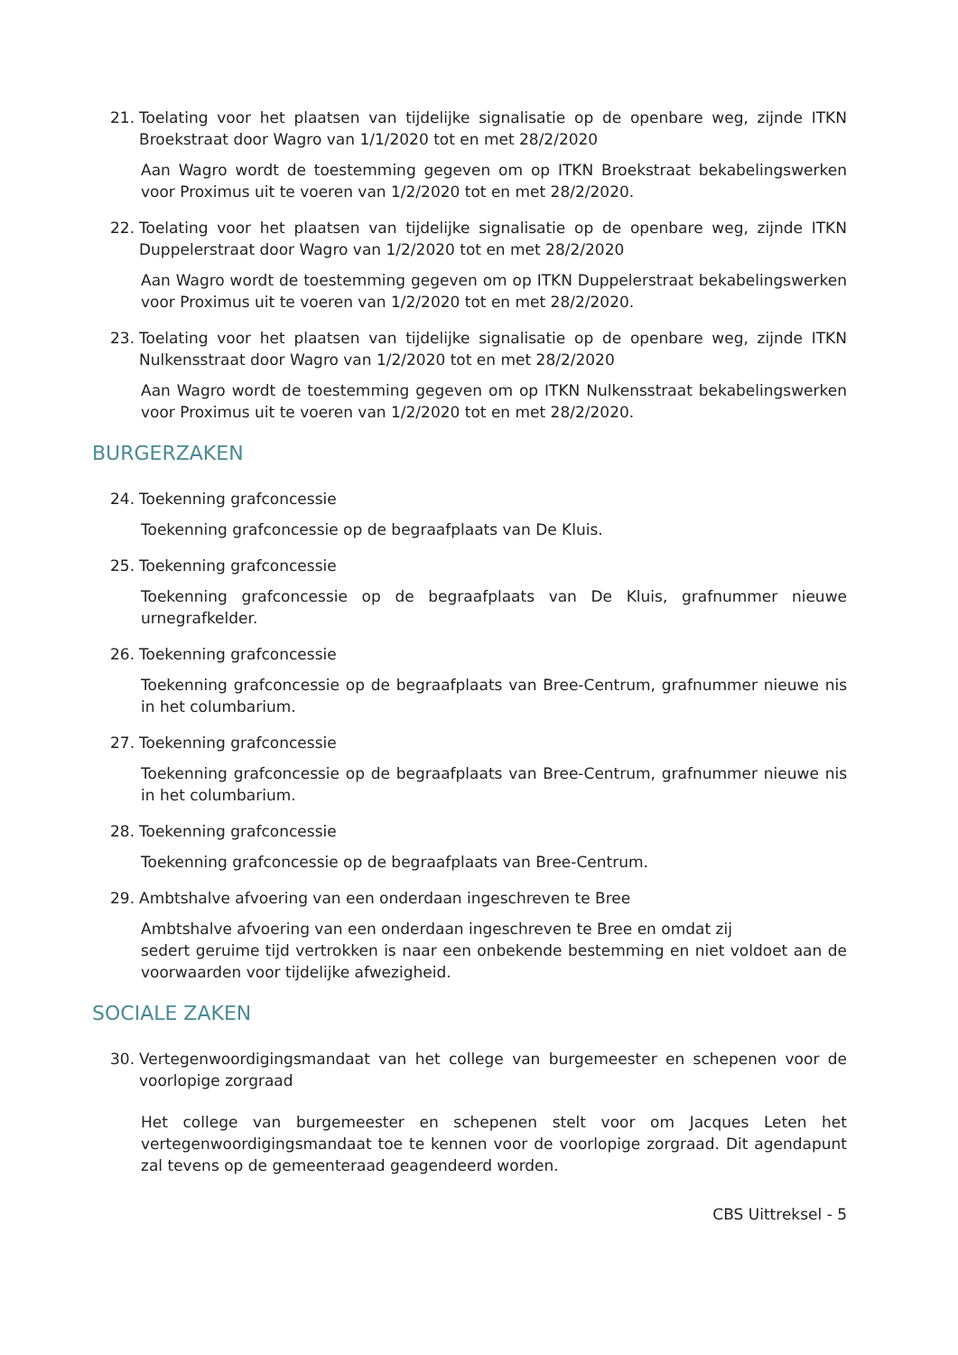21. Toelating voor het plaatsen van tijdelijke signalisatie op de openbare weg, zijnde ITKN Broekstraat door Wagro van 1/1/2020 tot en met 28/2/2020
Aan Wagro wordt de toestemming gegeven om op ITKN Broekstraat bekabelingswerken voor Proximus uit te voeren van 1/2/2020 tot en met 28/2/2020.
22. Toelating voor het plaatsen van tijdelijke signalisatie op de openbare weg, zijnde ITKN Duppelerstraat door Wagro van 1/2/2020 tot en met 28/2/2020
Aan Wagro wordt de toestemming gegeven om op ITKN Duppelerstraat bekabelingswerken voor Proximus uit te voeren van 1/2/2020 tot en met 28/2/2020.
23. Toelating voor het plaatsen van tijdelijke signalisatie op de openbare weg, zijnde ITKN Nulkensstraat door Wagro van 1/2/2020 tot en met 28/2/2020
Aan Wagro wordt de toestemming gegeven om op ITKN Nulkensstraat bekabelingswerken voor Proximus uit te voeren van 1/2/2020 tot en met 28/2/2020.
BURGERZAKEN
24. Toekenning grafconcessie
Toekenning grafconcessie op de begraafplaats van De Kluis.
25. Toekenning grafconcessie
Toekenning grafconcessie op de begraafplaats van De Kluis, grafnummer nieuwe urnegrafkelder.
26. Toekenning grafconcessie
Toekenning grafconcessie op de begraafplaats van Bree-Centrum, grafnummer nieuwe nis in het columbarium.
27. Toekenning grafconcessie
Toekenning grafconcessie op de begraafplaats van Bree-Centrum, grafnummer nieuwe nis in het columbarium.
28. Toekenning grafconcessie
Toekenning grafconcessie op de begraafplaats van Bree-Centrum.
29. Ambtshalve afvoering van een onderdaan ingeschreven te Bree
Ambtshalve afvoering van een onderdaan ingeschreven te Bree en omdat zij
sedert geruime tijd vertrokken is naar een onbekende bestemming en niet voldoet aan de voorwaarden voor tijdelijke afwezigheid.
SOCIALE ZAKEN
30. Vertegenwoordigingsmandaat van het college van burgemeester en schepenen voor de voorlopige zorgraad
Het college van burgemeester en schepenen stelt voor om Jacques Leten het vertegenwoordigingsmandaat toe te kennen voor de voorlopige zorgraad. Dit agendapunt zal tevens op de gemeenteraad geagendeerd worden.
CBS Uittreksel - 5